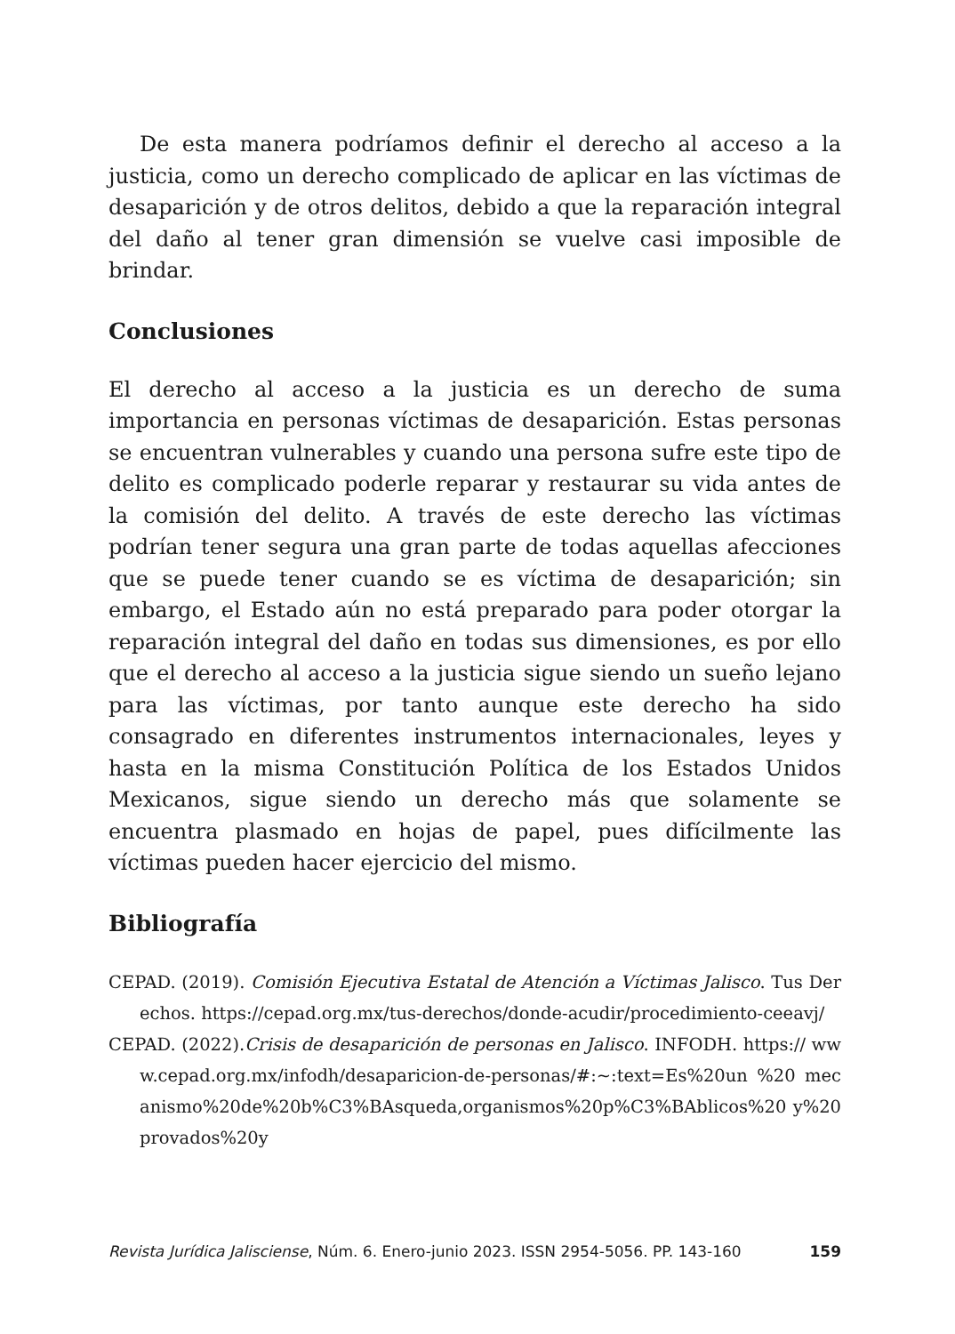De esta manera podríamos definir el derecho al acceso a la justicia, como un derecho complicado de aplicar en las víctimas de desaparición y de otros delitos, debido a que la reparación integral del daño al tener gran dimensión se vuelve casi imposible de brindar.
Conclusiones
El derecho al acceso a la justicia es un derecho de suma importancia en personas víctimas de desaparición. Estas personas se encuentran vulnerables y cuando una persona sufre este tipo de delito es complicado poderle reparar y restaurar su vida antes de la comisión del delito. A través de este derecho las víctimas podrían tener segura una gran parte de todas aquellas afecciones que se puede tener cuando se es víctima de desaparición; sin embargo, el Estado aún no está preparado para poder otorgar la reparación integral del daño en todas sus dimensiones, es por ello que el derecho al acceso a la justicia sigue siendo un sueño lejano para las víctimas, por tanto aunque este derecho ha sido consagrado en diferentes instrumentos internacionales, leyes y hasta en la misma Constitución Política de los Estados Unidos Mexicanos, sigue siendo un derecho más que solamente se encuentra plasmado en hojas de papel, pues difícilmente las víctimas pueden hacer ejercicio del mismo.
Bibliografía
CEPAD. (2019). Comisión Ejecutiva Estatal de Atención a Víctimas Jalisco. Tus Derechos. https://cepad.org.mx/tus-derechos/donde-acudir/procedimiento-ceeavj/
CEPAD. (2022).Crisis de desaparición de personas en Jalisco. INFODH. https:// www.cepad.org.mx/infodh/desaparicion-de-personas/#:~:text=Es%20un %20 mecanismo%20de%20b%C3%BAsqueda,organismos%20p%C3%BAblicos%20 y%20provados%20y
Revista Jurídica Jalisciense, Núm. 6. Enero-junio 2023. ISSN 2954-5056. PP. 143-160 159